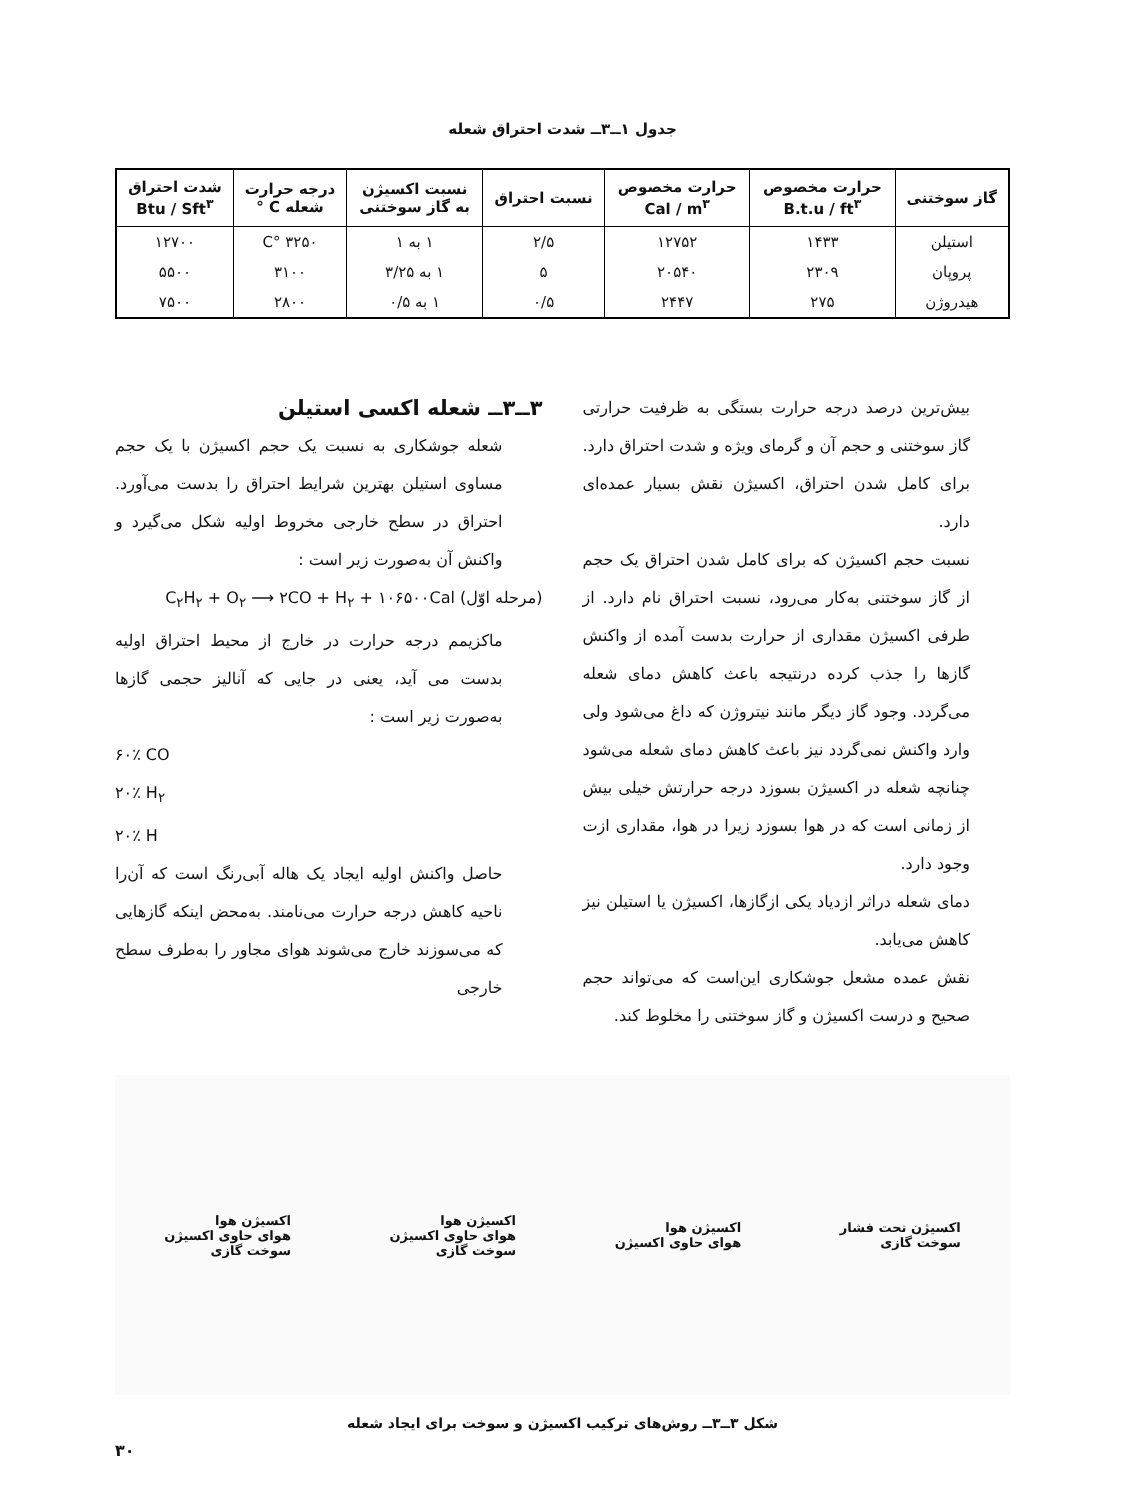جدول ۱ــ۳ــ شدت احتراق شعله
| گاز سوختنی | حرارت مخصوص B.t.u / ft<sup>۳</sup> | حرارت مخصوص Cal / m<sup>۳</sup> | نسبت احتراق | نسبت اکسیژن به گاز سوختنی | درجه حرارت شعله C ° | شدت احتراق Btu / Sft<sup>۳</sup> |
| --- | --- | --- | --- | --- | --- | --- |
| استیلن | ۱۴۳۳ | ۱۲۷۵۲ | ۲/۵ | ۱ به ۱ | ۳۲۵۰ °C | ۱۲۷۰۰ |
| پروپان | ۲۳۰۹ | ۲۰۵۴۰ | ۵ | ۱ به ۳/۲۵ | ۳۱۰۰ | ۵۵۰۰ |
| هیدروژن | ۲۷۵ | ۲۴۴۷ | ۰/۵ | ۱ به ۰/۵ | ۲۸۰۰ | ۷۵۰۰ |
بیش‌ترین درصد درجه حرارت بستگی به ظرفیت حرارتی گاز سوختنی و حجم آن و گرمای ویژه و شدت احتراق دارد. برای کامل شدن احتراق، اکسیژن نقش بسیار عمده‌ای دارد.
نسبت حجم اکسیژن که برای کامل شدن احتراق یک حجم از گاز سوختنی به‌کار می‌رود، نسبت احتراق نام دارد. از طرفی اکسیژن مقداری از حرارت بدست آمده از واکنش گازها را جذب کرده درنتیجه باعث کاهش دمای شعله می‌گردد. وجود گاز دیگر مانند نیتروژن که داغ می‌شود ولی وارد واکنش نمی‌گردد نیز باعث کاهش دمای شعله می‌شود چنانچه شعله در اکسیژن بسوزد درجه حرارتش خیلی بیش از زمانی است که در هوا بسوزد زیرا در هوا، مقداری ازت وجود دارد.
دمای شعله دراثر ازدیاد یکی ازگازها، اکسیژن یا استیلن نیز کاهش می‌یابد.
نقش عمده مشعل جوشکاری این‌است که می‌تواند حجم صحیح و درست اکسیژن و گاز سوختنی را مخلوط کند.
۳ــ۳ــ شعله اکسی استیلن
شعله جوشکاری به نسبت یک حجم اکسیژن با یک حجم مساوی استیلن بهترین شرایط احتراق را بدست می‌آورد. احتراق در سطح خارجی مخروط اولیه شکل می‌گیرد و واکنش آن به‌صورت زیر است :
(مرحله اوّل) C<sub>۲</sub>H<sub>۲</sub> + O<sub>۲</sub> ⟶ ۲CO + H<sub>۲</sub> + ۱۰۶۵۰۰Cal
ماکزیمم درجه حرارت در خارج از محیط احتراق اولیه بدست می آید، یعنی در جایی که آنالیز حجمی گازها به‌صورت زیر است :
۶۰٪ CO
۲۰٪ H<sub>۲</sub>
۲۰٪ H
حاصل واکنش اولیه ایجاد یک هاله آبی‌رنگ است که آن‌را ناحیه کاهش درجه حرارت می‌نامند. به‌محض اینکه گازهایی که می‌سوزند خارج می‌شوند هوای مجاور را به‌طرف سطح خارجی
اکسیژن تحت فشار
سوخت گازی
اکسیژن هوا
هوای حاوی اکسیژن
اکسیژن هوا
هوای حاوی اکسیژن
سوخت گازی
اکسیژن هوا
هوای حاوی اکسیژن
سوخت گازی
شکل ۳ــ۳ــ روش‌های ترکیب اکسیژن و سوخت برای ایجاد شعله
۳۰